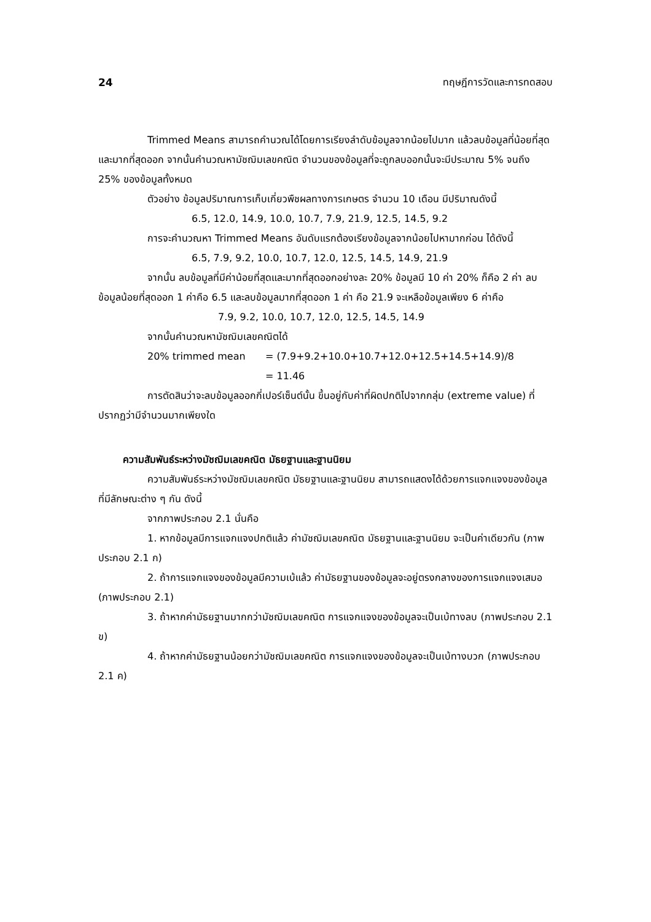24 ทฤษฎีการวัดและการทดสอบ
Trimmed Means สามารถคำนวณได้โดยการเรียงลำดับข้อมูลจากน้อยไปมาก แล้วลบข้อมูลที่น้อยที่สุดและมากที่สุดออก จากนั้นคำนวณหามัชฌิมเลขคณิต จำนวนของข้อมูลที่จะถูกลบออกนั้นจะมีประมาณ 5% จนถึง 25% ของข้อมูลทั้งหมด
ตัวอย่าง ข้อมูลปริมาณการเก็บเกี่ยวพืชผลทางการเกษตร จำนวน 10 เดือน มีปริมาณดังนี้
6.5, 12.0, 14.9, 10.0, 10.7, 7.9, 21.9, 12.5, 14.5, 9.2
การจะคำนวณหา Trimmed Means อันดับแรกต้องเรียงข้อมูลจากน้อยไปหามากก่อน ได้ดังนี้
6.5, 7.9, 9.2, 10.0, 10.7, 12.0, 12.5, 14.5, 14.9, 21.9
จากนั้น ลบข้อมูลที่มีค่าน้อยที่สุดและมากที่สุดออกอย่างละ 20% ข้อมูลมี 10 ค่า 20% ก็คือ 2 ค่า ลบข้อมูลน้อยที่สุดออก 1 ค่าคือ 6.5 และลบข้อมูลมากที่สุดออก 1 ค่า คือ 21.9 จะเหลือข้อมูลเพียง 6 ค่าคือ
7.9, 9.2, 10.0, 10.7, 12.0, 12.5, 14.5, 14.9
จากนั้นคำนวณหามัชฌิมเลขคณิตได้
20% trimmed mean = (7.9+9.2+10.0+10.7+12.0+12.5+14.5+14.9)/8
= 11.46
การตัดสินว่าจะลบข้อมูลออกกี่เปอร์เซ็นต์นั้น ขึ้นอยู่กับค่าที่ผิดปกติไปจากกลุ่ม (extreme value) ที่ปรากฏว่ามีจำนวนมากเพียงใด
ความสัมพันธ์ระหว่างมัชฌิมเลขคณิต มัธยฐานและฐานนิยม
ความสัมพันธ์ระหว่างมัชฌิมเลขคณิต มัธยฐานและฐานนิยม สามารถแสดงได้ด้วยการแจกแจงของข้อมูลที่มีลักษณะต่าง ๆ กัน ดังนี้
จากภาพประกอบ 2.1 นั่นคือ
1. หากข้อมูลมีการแจกแจงปกติแล้ว ค่ามัชฌิมเลขคณิต มัธยฐานและฐานนิยม จะเป็นค่าเดียวกัน (ภาพประกอบ 2.1 ก)
2. ถ้าการแจกแจงของข้อมูลมีความเบ้แล้ว ค่ามัธยฐานของข้อมูลจะอยู่ตรงกลางของการแจกแจงเสมอ (ภาพประกอบ 2.1)
3. ถ้าหากค่ามัธยฐานมากกว่ามัชฌิมเลขคณิต การแจกแจงของข้อมูลจะเป็นเบ้ทางลบ (ภาพประกอบ 2.1 ข)
4. ถ้าหากค่ามัธยฐานน้อยกว่ามัชฌิมเลขคณิต การแจกแจงของข้อมูลจะเป็นเบ้ทางบวก (ภาพประกอบ 2.1 ค)